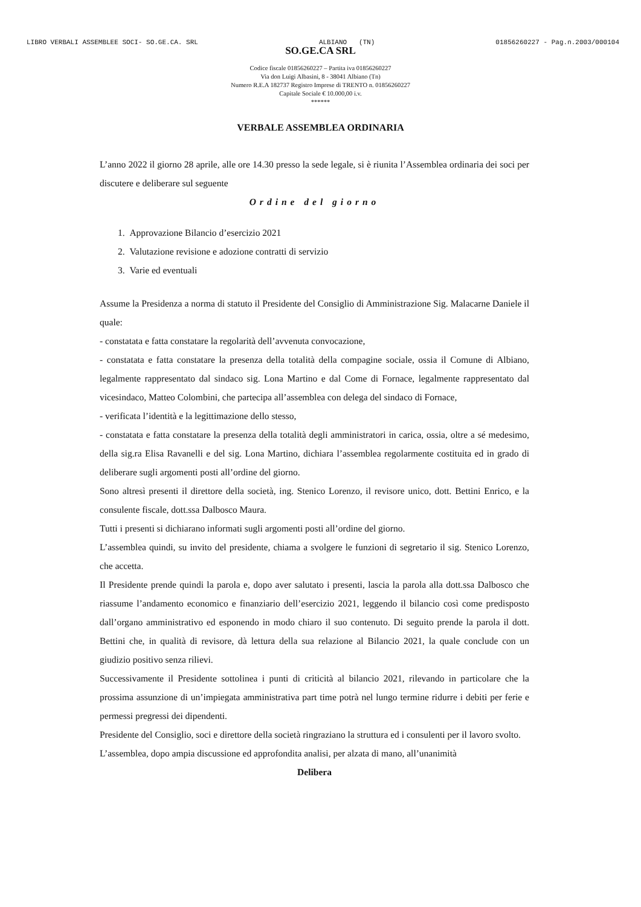LIBRO VERBALI ASSEMBLEE SOCI- SO.GE.CA. SRL ALBIANO (TN) 01856260227 - Pag.n.2003/000104
SO.GE.CA SRL
Codice fiscale 01856260227 – Partita iva 01856260227
Via don Luigi Albasini, 8 - 38041 Albiano (Tn)
Numero R.E.A 182737 Registro Imprese di TRENTO n. 01856260227
Capitale Sociale € 10.000,00 i.v.
******
VERBALE ASSEMBLEA ORDINARIA
L’anno 2022 il giorno 28 aprile, alle ore 14.30 presso la sede legale, si è riunita l’Assemblea ordinaria dei soci per discutere e deliberare sul seguente
Ordine del giorno
1. Approvazione Bilancio d’esercizio 2021
2. Valutazione revisione e adozione contratti di servizio
3. Varie ed eventuali
Assume la Presidenza a norma di statuto il Presidente del Consiglio di Amministrazione Sig. Malacarne Daniele il quale:
- constatata e fatta constatare la regolarità dell’avvenuta convocazione,
- constatata e fatta constatare la presenza della totalità della compagine sociale, ossia il Comune di Albiano, legalmente rappresentato dal sindaco sig. Lona Martino e dal Come di Fornace, legalmente rappresentato dal vicesindaco, Matteo Colombini, che partecipa all’assemblea con delega del sindaco di Fornace,
- verificata l’identità e la legittimazione dello stesso,
- constatata e fatta constatare la presenza della totalità degli amministratori in carica, ossia, oltre a sé medesimo, della sig.ra Elisa Ravanelli e del sig. Lona Martino, dichiara l’assemblea regolarmente costituita ed in grado di deliberare sugli argomenti posti all’ordine del giorno.
Sono altresì presenti il direttore della società, ing. Stenico Lorenzo, il revisore unico, dott. Bettini Enrico, e la consulente fiscale, dott.ssa Dalbosco Maura.
Tutti i presenti si dichiarano informati sugli argomenti posti all’ordine del giorno.
L’assemblea quindi, su invito del presidente, chiama a svolgere le funzioni di segretario il sig. Stenico Lorenzo, che accetta.
Il Presidente prende quindi la parola e, dopo aver salutato i presenti, lascia la parola alla dott.ssa Dalbosco che riassume l’andamento economico e finanziario dell’esercizio 2021, leggendo il bilancio così come predisposto dall’organo amministrativo ed esponendo in modo chiaro il suo contenuto. Di seguito prende la parola il dott. Bettini che, in qualità di revisore, dà lettura della sua relazione al Bilancio 2021, la quale conclude con un giudizio positivo senza rilievi.
Successivamente il Presidente sottolinea i punti di criticità al bilancio 2021, rilevando in particolare che la prossima assunzione di un’impiegata amministrativa part time potrà nel lungo termine ridurre i debiti per ferie e permessi pregressi dei dipendenti.
Presidente del Consiglio, soci e direttore della società ringraziano la struttura ed i consulenti per il lavoro svolto.
L’assemblea, dopo ampia discussione ed approfondita analisi, per alzata di mano, all’unanimità
Delibera